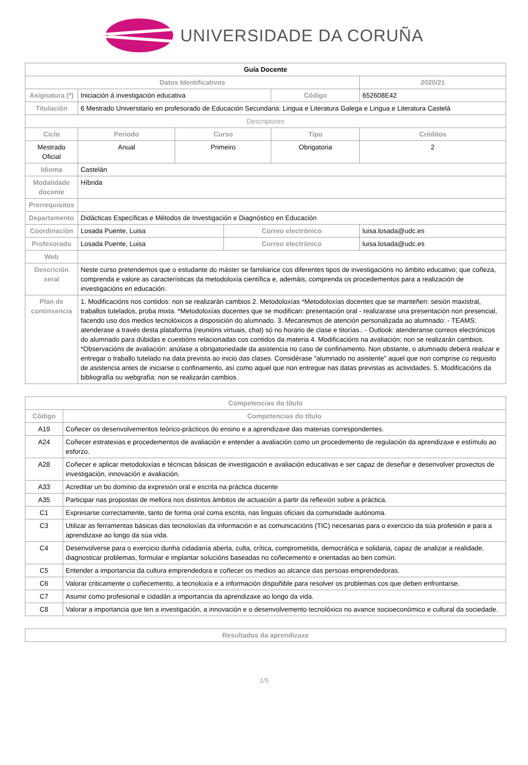UNIVERSIDADE DA CORUÑA
| Guía Docente | | | | | | |
| --- | --- | --- | --- | --- | --- | --- |
| Datos Identificativos | | | | | 2020/21 | |
| Asignatura (*) | Iniciación á investigación educativa | | | Código | 652608E42 | |
| Titulación | 6 Mestrado Universitario en profesorado de Educación Secundaria: Lingua e Literatura Galega e Lingua e Literatura Castelá | | | | | |
| Descriptores | | | | | | |
| Ciclo | Período | Curso | | Tipo | | Créditos |
| Mestrado Oficial | Anual | Primeiro | | Obrigatoria | | 2 |
| Idioma | Castelán | | | | | |
| Modalidade docente | Híbrida | | | | | |
| Prerrequisitos | | | | | | |
| Departamento | Didácticas Específicas e Métodos de Investigación e Diagnóstico en Educación | | | | | |
| Coordinación | Losada Puente, Luisa | | Correo electrónico | | luisa.losada@udc.es | |
| Profesorado | Losada Puente, Luisa | | Correo electrónico | | luisa.losada@udc.es | |
| Web | | | | | | |
| Descrición xeral | Neste curso pretendemos que o estudante do máster se familiarice cos diferentes tipos de investigacións no ámbito educativo; que coñeza, comprenda e valore as características da metodoloxía científica e, ademáis, comprenda os procedementos para a realización de investigacións en educación. | | | | | |
| Plan de continxencia | 1. Modificacións nos contidos: non se realizarán cambios 2. Metodoloxías *Metodoloxías docentes que se manteñen: sesión maxistral, traballos tutelados, proba mixta. *Metodoloxías docentes que se modifican: presentación oral - realizarase una presentación non presencial, facendo uso dos medios tecnolóxicos a disposición do alumnado. 3. Mecanismos de atención personalizada ao alumnado: - TEAMS: atenderase a través desta plataforma (reunións virtuais, chat) só no horario de clase e titorías.. - Outlook: atenderanse correos electrónicos do alumnado para dúbidas e cuestións relacionadas cos contidos da materia 4. Modificacións na avaliación; non se realizarán cambios. *Observacións de avaliación: anúlase a obrigatoriedade da asistencia no caso de confinamento. Non obstante, o alumnado deberá realizar e entregar o traballo tutelado na data prevista ao inicio das clases. Considérase "alumnado no asistente" aquel que non comprise co requisito de asistencia antes de iniciarse o confinamento, así como aquel que non entregue nas datas previstas as actividades. 5. Modificacións da bibliografía ou webgrafía: non se realizarán cambios. | | | | | |
| Competencias do título | |
| --- | --- |
| Código | Competencias do título |
| A19 | Coñecer os desenvolvementos teórico-prácticos do ensino e a aprendizaxe das materias correspondentes. |
| A24 | Coñecer estratexias e procedementos de avaliación e entender a avaliación como un procedemento de regulación da aprendizaxe e estímulo ao esforzo. |
| A28 | Coñecer e aplicar metodoloxías e técnicas básicas de investigación e avaliación educativas e ser capaz de deseñar e desenvolver proxectos de investigación, innovación e avaliación. |
| A33 | Acreditar un bo dominio da expresión oral e escrita na práctica docente |
| A35 | Participar nas propostas de mellora nos distintos ámbitos de actuación a partir da reflexión sobre a práctica. |
| C1 | Expresarse correctamente, tanto de forma oral coma escrita, nas linguas oficiais da comunidade autónoma. |
| C3 | Utilizar as ferramentas básicas das tecnoloxías da información e as comunicacións (TIC) necesarias para o exercicio da súa profesión e para a aprendizaxe ao longo da súa vida. |
| C4 | Desenvolverse para o exercicio dunha cidadanía aberta, culta, crítica, comprometida, democrática e solidaria, capaz de analizar a realidade, diagnosticar problemas, formular e implantar solucións baseadas no coñecemento e orientadas ao ben común. |
| C5 | Entender a importancia da cultura emprendedora e coñecer os medios ao alcance das persoas emprendedoras. |
| C6 | Valorar criticamente o coñecemento, a tecnoloxía e a información dispoñible para resolver os problemas cos que deben enfrontarse. |
| C7 | Asumir como profesional e cidadán a importancia da aprendizaxe ao longo da vida. |
| C8 | Valorar a importancia que ten a investigación, a innovación e o desenvolvemento tecnolóxico no avance socioeconómico e cultural da sociedade. |
| Resultados da aprendizaxe |
| --- |
1/5